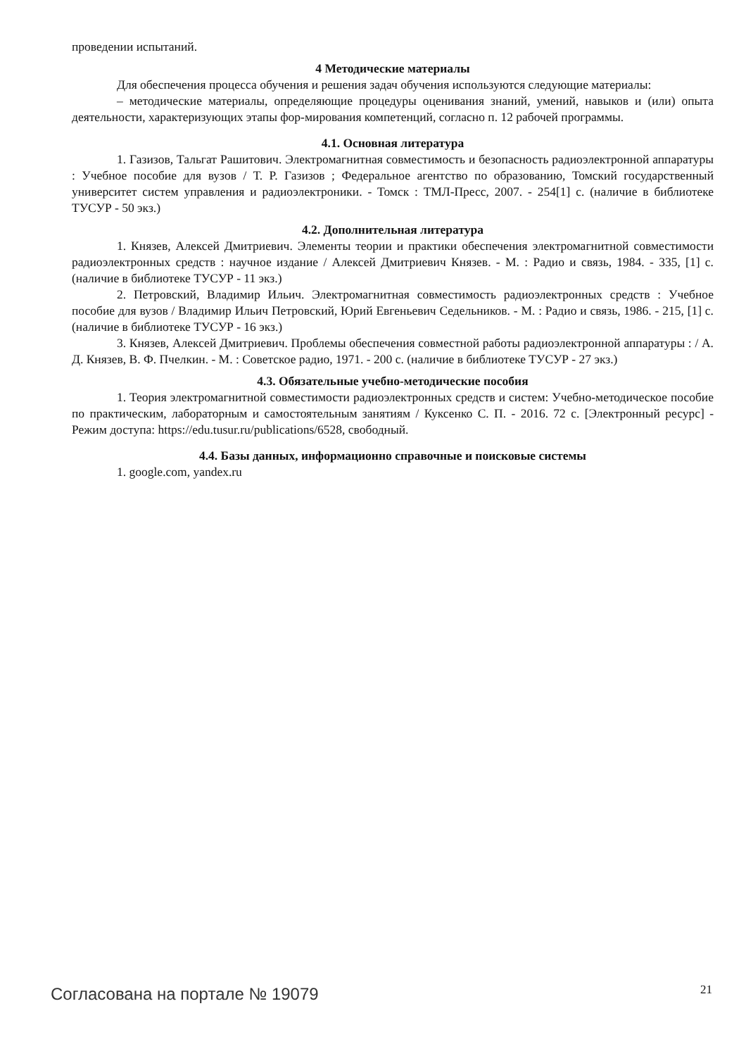проведении испытаний.
4 Методические материалы
Для обеспечения процесса обучения и решения задач обучения используются следующие материалы:
– методические материалы, определяющие процедуры оценивания знаний, умений, навыков и (или) опыта деятельности, характеризующих этапы фор-мирования компетенций, согласно п. 12 рабочей программы.
4.1. Основная литература
1. Газизов, Тальгат Рашитович. Электромагнитная совместимость и безопасность радиоэлектронной аппаратуры : Учебное пособие для вузов / Т. Р. Газизов ; Федеральное агентство по образованию, Томский государственный университет систем управления и радиоэлектроники. - Томск : ТМЛ-Пресс, 2007. - 254[1] с. (наличие в библиотеке ТУСУР - 50 экз.)
4.2. Дополнительная литература
1. Князев, Алексей Дмитриевич. Элементы теории и практики обеспечения электромагнитной совместимости радиоэлектронных средств : научное издание / Алексей Дмитриевич Князев. - М. : Радио и связь, 1984. - 335, [1] с. (наличие в библиотеке ТУСУР - 11 экз.)
2. Петровский, Владимир Ильич. Электромагнитная совместимость радиоэлектронных средств : Учебное пособие для вузов / Владимир Ильич Петровский, Юрий Евгеньевич Седельников. - М. : Радио и связь, 1986. - 215, [1] с. (наличие в библиотеке ТУСУР - 16 экз.)
3. Князев, Алексей Дмитриевич. Проблемы обеспечения совместной работы радиоэлектронной аппаратуры : / А. Д. Князев, В. Ф. Пчелкин. - М. : Советское радио, 1971. - 200 с. (наличие в библиотеке ТУСУР - 27 экз.)
4.3. Обязательные учебно-методические пособия
1. Теория электромагнитной совместимости радиоэлектронных средств и систем: Учебно-методическое пособие по практическим, лабораторным и самостоятельным занятиям / Куксенко С. П. - 2016. 72 с. [Электронный ресурс] - Режим доступа: https://edu.tusur.ru/publications/6528, свободный.
4.4. Базы данных, информационно справочные и поисковые системы
1. google.com, yandex.ru
Согласована на портале № 19079 21